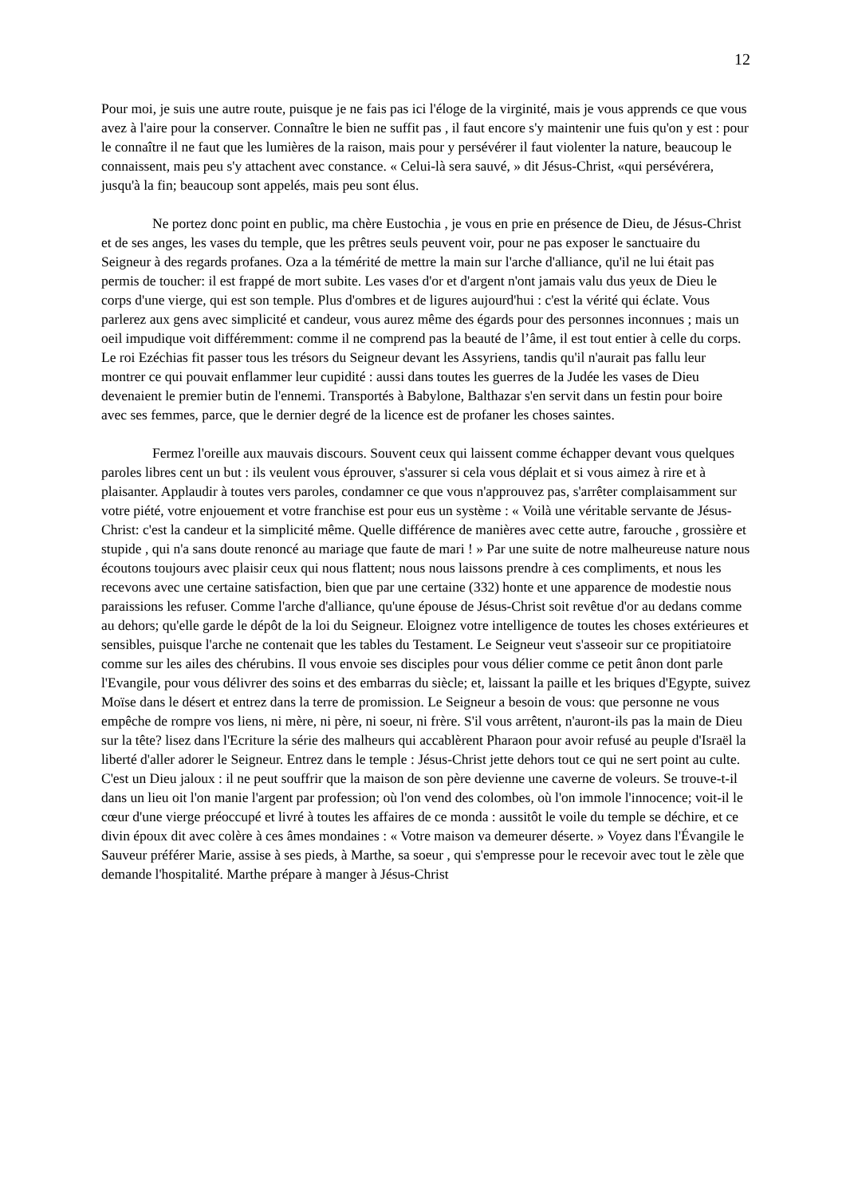12
Pour moi, je suis une autre route, puisque je ne fais pas ici l'éloge de la virginité, mais je vous apprends ce que vous avez à l'aire pour la conserver. Connaître le bien ne suffit pas , il faut encore s'y maintenir une fuis qu'on y est : pour le connaître il ne faut que les lumières de la raison, mais pour y persévérer il faut violenter la nature, beaucoup le connaissent, mais peu s'y attachent avec constance. « Celui-là sera sauvé, » dit Jésus-Christ, «qui persévérera, jusqu'à la fin; beaucoup sont appelés, mais peu sont élus.
Ne portez donc point en public, ma chère Eustochia , je vous en prie en présence de Dieu, de Jésus-Christ et de ses anges, les vases du temple, que les prêtres seuls peuvent voir, pour ne pas exposer le sanctuaire du Seigneur à des regards profanes. Oza a la témérité de mettre la main sur l'arche d'alliance, qu'il ne lui était pas permis de toucher: il est frappé de mort subite. Les vases d'or et d'argent n'ont jamais valu dus yeux de Dieu le corps d'une vierge, qui est son temple. Plus d'ombres et de ligures aujourd'hui : c'est la vérité qui éclate. Vous parlerez aux gens avec simplicité et candeur, vous aurez même des égards pour des personnes inconnues ; mais un oeil impudique voit différemment: comme il ne comprend pas la beauté de l’âme, il est tout entier à celle du corps. Le roi Ezéchias fit passer tous les trésors du Seigneur devant les Assyriens, tandis qu'il n'aurait pas fallu leur montrer ce qui pouvait enflammer leur cupidité : aussi dans toutes les guerres de la Judée les vases de Dieu devenaient le premier butin de l'ennemi. Transportés à Babylone, Balthazar s'en servit dans un festin pour boire avec ses femmes, parce, que le dernier degré de la licence est de profaner les choses saintes.
Fermez l'oreille aux mauvais discours. Souvent ceux qui laissent comme échapper devant vous quelques paroles libres cent un but : ils veulent vous éprouver, s'assurer si cela vous déplait et si vous aimez à rire et à plaisanter. Applaudir à toutes vers paroles, condamner ce que vous n'approuvez pas, s'arrêter complaisamment sur votre piété, votre enjouement et votre franchise est pour eus un système : « Voilà une véritable servante de Jésus-Christ: c'est la candeur et la simplicité même. Quelle différence de manières avec cette autre, farouche , grossière et stupide , qui n'a sans doute renoncé au mariage que faute de mari ! » Par une suite de notre malheureuse nature nous écoutons toujours avec plaisir ceux qui nous flattent; nous nous laissons prendre à ces compliments, et nous les recevons avec une certaine satisfaction, bien que par une certaine (332) honte et une apparence de modestie nous paraissions les refuser. Comme l'arche d'alliance, qu'une épouse de Jésus-Christ soit revêtue d'or au dedans comme au dehors; qu'elle garde le dépôt de la loi du Seigneur. Eloignez votre intelligence de toutes les choses extérieures et sensibles, puisque l'arche ne contenait que les tables du Testament. Le Seigneur veut s'asseoir sur ce propitiatoire comme sur les ailes des chérubins. Il vous envoie ses disciples pour vous délier comme ce petit ânon dont parle l'Evangile, pour vous délivrer des soins et des embarras du siècle; et, laissant la paille et les briques d'Egypte, suivez Moïse dans le désert et entrez dans la terre de promission. Le Seigneur a besoin de vous: que personne ne vous empêche de rompre vos liens, ni mère, ni père, ni soeur, ni frère. S'il vous arrêtent, n'auront-ils pas la main de Dieu sur la tête? lisez dans l'Ecriture la série des malheurs qui accablèrent Pharaon pour avoir refusé au peuple d'Israël la liberté d'aller adorer le Seigneur. Entrez dans le temple : Jésus-Christ jette dehors tout ce qui ne sert point au culte. C'est un Dieu jaloux : il ne peut souffrir que la maison de son père devienne une caverne de voleurs. Se trouve-t-il dans un lieu oit l'on manie l'argent par profession; où l'on vend des colombes, où l'on immole l'innocence; voit-il le cœur d'une vierge préoccupé et livré à toutes les affaires de ce monda : aussitôt le voile du temple se déchire, et ce divin époux dit avec colère à ces âmes mondaines : « Votre maison va demeurer déserte. » Voyez dans l'Évangile le Sauveur préférer Marie, assise à ses pieds, à Marthe, sa soeur , qui s'empresse pour le recevoir avec tout le zèle que demande l'hospitalité. Marthe prépare à manger à Jésus-Christ